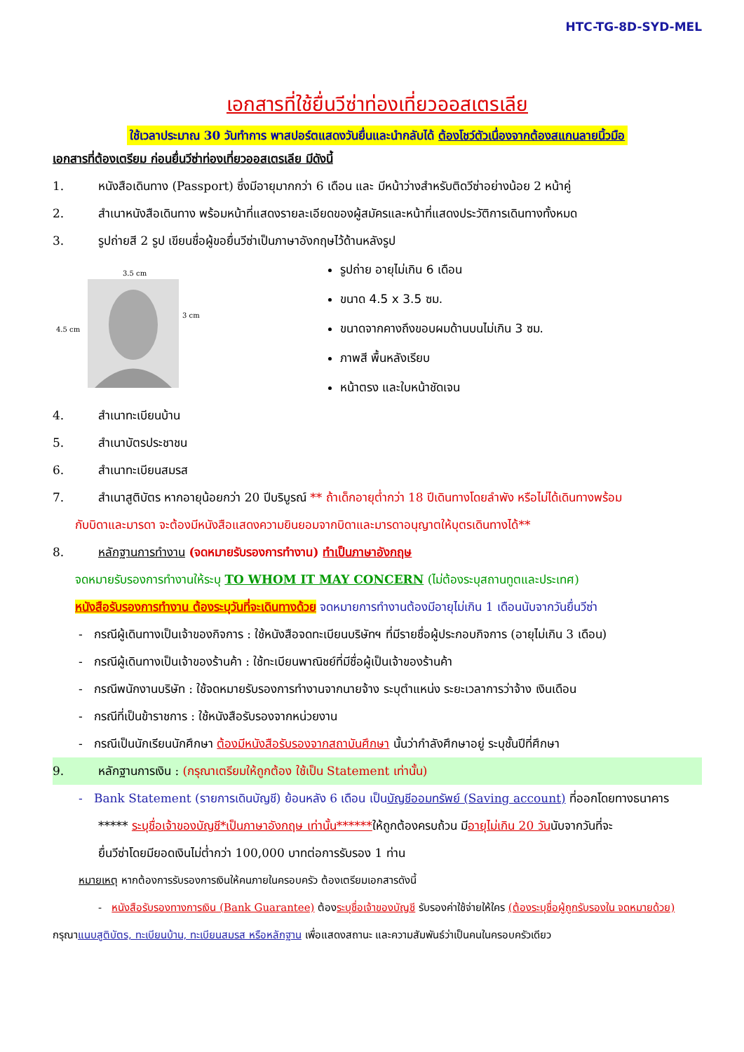HTC-TG-8D-SYD-MEL
เอกสารที่ใช้ยื่นวีซ่าท่องเที่ยวออสเตรเลีย
ใช้เวลาประมาณ 30 วันทำการ พาสปอร์ตแสดงวันยื่นและนำกลับได้ ต้องโชว์ตัวเนื่องจากต้องสแกนลายนิ้วมือ
เอกสารที่ต้องเตรียม ก่อนยื่นวีซ่าท่องเที่ยวออสเตรเลีย มีดังนี้
1. หนังสือเดินทาง (Passport) ซึ่งมีอายุมากกว่า 6 เดือน และ มีหน้าว่างสำหรับติดวีซ่าอย่างน้อย 2 หน้าคู่
2. สำเนาหนังสือเดินทาง พร้อมหน้าที่แสดงรายละเอียดของผู้สมัครและหน้าที่แสดงประวัติการเดินทางทั้งหมด
3. รูปถ่ายสี 2 รูป เขียนชื่อผู้ขอยื่นวีซ่าเป็นภาษาอังกฤษไว้ด้านหลังรูป
3.5 cm
4.5 cm
3 cm
รูปถ่าย อายุไม่เกิน 6 เดือน
ขนาด 4.5 x 3.5 ซม.
ขนาดจากคางถึงขอบผมด้านบนไม่เกิน 3 ซม.
ภาพสี พื้นหลังเรียบ
หน้าตรง และใบหน้าชัดเจน
4. สำเนาทะเบียนบ้าน
5. สำเนาบัตรประชาชน
6. สำเนาทะเบียนสมรส
7. สำเนาสูติบัตร หากอายุน้อยกว่า 20 ปีบริบูรณ์ ** ถ้าเด็กอายุต่ำกว่า 18 ปีเดินทางโดยลำพัง หรือไม่ได้เดินทางพร้อม
กับบิดาและมารดา จะต้องมีหนังสือแสดงความยินยอมจากบิดาและมารดาอนุญาตให้บุตรเดินทางได้**
8. หลักฐานการทำงาน (จดหมายรับรองการทำงาน) ทำเป็นภาษาอังกฤษ
จดหมายรับรองการทำงานให้ระบุ TO WHOM IT MAY CONCERN (ไม่ต้องระบุสถานทูตและประเทศ)
หนังสือรับรองการทำงาน ต้องระบุวันที่จะเดินทางด้วย จดหมายการทำงานต้องมีอายุไม่เกิน 1 เดือนนับจากวันยื่นวีซ่า
- กรณีผู้เดินทางเป็นเจ้าของกิจการ : ใช้หนังสือจดทะเบียนบริษัทฯ ที่มีรายชื่อผู้ประกอบกิจการ (อายุไม่เกิน 3 เดือน)
- กรณีผู้เดินทางเป็นเจ้าของร้านค้า : ใช้ทะเบียนพาณิชย์ที่มีชื่อผู้เป็นเจ้าของร้านค้า
- กรณีพนักงานบริษัท : ใช้จดหมายรับรองการทำงานจากนายจ้าง ระบุตำแหน่ง ระยะเวลาการว่าจ้าง เงินเดือน
- กรณีที่เป็นข้าราชการ : ใช้หนังสือรับรองจากหน่วยงาน
- กรณีเป็นนักเรียนนักศึกษา ต้องมีหนังสือรับรองจากสถาบันศึกษา นั้นว่ากำลังศึกษาอยู่ ระบุชั้นปีที่ศึกษา
9. หลักฐานการเงิน : (กรุณาเตรียมให้ถูกต้อง ใช้เป็น Statement เท่านั้น)
- Bank Statement (รายการเดินบัญชี) ย้อนหลัง 6 เดือน เป็นบัญชีออมทรัพย์ (Saving account) ที่ออกโดยทางธนาคาร
***** ระบุชื่อเจ้าของบัญชี*เป็นภาษาอังกฤษ เท่านั้น******ให้ถูกต้องครบถ้วน มีอายุไม่เกิน 20 วันนับจากวันที่จะ
ยื่นวีซ่าโดยมียอดเงินไม่ต่ำกว่า 100,000 บาทต่อการรับรอง 1 ท่าน
หมายเหตุ หากต้องการรับรองการเงินให้คนภายในครอบครัว ต้องเตรียมเอกสารดังนี้
- หนังสือรับรองทางการเงิน (Bank Guarantee) ต้องระบุชื่อเจ้าของบัญชี รับรองค่าใช้จ่ายให้ใคร (ต้องระบุชื่อผู้ถูกรับรองใน จดหมายด้วย)
กรุณาแนบสูติบัตร, ทะเบียนบ้าน, ทะเบียนสมรส หรือหลักฐาน เพื่อแสดงสถานะ และความสัมพันธ์ว่าเป็นคนในครอบครัวเดียว